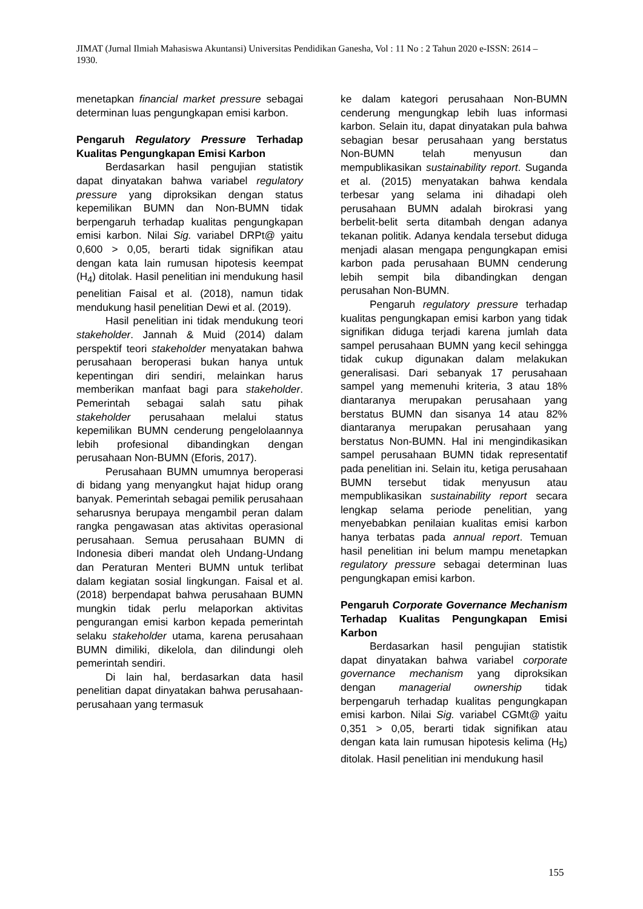JIMAT (Jurnal Ilmiah Mahasiswa Akuntansi) Universitas Pendidikan Ganesha, Vol : 11 No : 2 Tahun 2020 e-ISSN: 2614 – 1930.
menetapkan financial market pressure sebagai determinan luas pengungkapan emisi karbon.
Pengaruh Regulatory Pressure Terhadap Kualitas Pengungkapan Emisi Karbon
Berdasarkan hasil pengujian statistik dapat dinyatakan bahwa variabel regulatory pressure yang diproksikan dengan status kepemilikan BUMN dan Non-BUMN tidak berpengaruh terhadap kualitas pengungkapan emisi karbon. Nilai Sig. variabel DRPt@ yaitu 0,600 > 0,05, berarti tidak signifikan atau dengan kata lain rumusan hipotesis keempat (H<sub>4</sub>) ditolak. Hasil penelitian ini mendukung hasil penelitian Faisal et al. (2018), namun tidak mendukung hasil penelitian Dewi et al. (2019).
Hasil penelitian ini tidak mendukung teori stakeholder. Jannah & Muid (2014) dalam perspektif teori stakeholder menyatakan bahwa perusahaan beroperasi bukan hanya untuk kepentingan diri sendiri, melainkan harus memberikan manfaat bagi para stakeholder. Pemerintah sebagai salah satu pihak stakeholder perusahaan melalui status kepemilikan BUMN cenderung pengelolaannya lebih profesional dibandingkan dengan perusahaan Non-BUMN (Eforis, 2017).
Perusahaan BUMN umumnya beroperasi di bidang yang menyangkut hajat hidup orang banyak. Pemerintah sebagai pemilik perusahaan seharusnya berupaya mengambil peran dalam rangka pengawasan atas aktivitas operasional perusahaan. Semua perusahaan BUMN di Indonesia diberi mandat oleh Undang-Undang dan Peraturan Menteri BUMN untuk terlibat dalam kegiatan sosial lingkungan. Faisal et al. (2018) berpendapat bahwa perusahaan BUMN mungkin tidak perlu melaporkan aktivitas pengurangan emisi karbon kepada pemerintah selaku stakeholder utama, karena perusahaan BUMN dimiliki, dikelola, dan dilindungi oleh pemerintah sendiri.
Di lain hal, berdasarkan data hasil penelitian dapat dinyatakan bahwa perusahaan-perusahaan yang termasuk
ke dalam kategori perusahaan Non-BUMN cenderung mengungkap lebih luas informasi karbon. Selain itu, dapat dinyatakan pula bahwa sebagian besar perusahaan yang berstatus Non-BUMN telah menyusun dan mempublikasikan sustainability report. Suganda et al. (2015) menyatakan bahwa kendala terbesar yang selama ini dihadapi oleh perusahaan BUMN adalah birokrasi yang berbelit-belit serta ditambah dengan adanya tekanan politik. Adanya kendala tersebut diduga menjadi alasan mengapa pengungkapan emisi karbon pada perusahaan BUMN cenderung lebih sempit bila dibandingkan dengan perusahan Non-BUMN.
Pengaruh regulatory pressure terhadap kualitas pengungkapan emisi karbon yang tidak signifikan diduga terjadi karena jumlah data sampel perusahaan BUMN yang kecil sehingga tidak cukup digunakan dalam melakukan generalisasi. Dari sebanyak 17 perusahaan sampel yang memenuhi kriteria, 3 atau 18% diantaranya merupakan perusahaan yang berstatus BUMN dan sisanya 14 atau 82% diantaranya merupakan perusahaan yang berstatus Non-BUMN. Hal ini mengindikasikan sampel perusahaan BUMN tidak representatif pada penelitian ini. Selain itu, ketiga perusahaan BUMN tersebut tidak menyusun atau mempublikasikan sustainability report secara lengkap selama periode penelitian, yang menyebabkan penilaian kualitas emisi karbon hanya terbatas pada annual report. Temuan hasil penelitian ini belum mampu menetapkan regulatory pressure sebagai determinan luas pengungkapan emisi karbon.
Pengaruh Corporate Governance Mechanism Terhadap Kualitas Pengungkapan Emisi Karbon
Berdasarkan hasil pengujian statistik dapat dinyatakan bahwa variabel corporate governance mechanism yang diproksikan dengan managerial ownership tidak berpengaruh terhadap kualitas pengungkapan emisi karbon. Nilai Sig. variabel CGMt@ yaitu 0,351 > 0,05, berarti tidak signifikan atau dengan kata lain rumusan hipotesis kelima (H<sub>5</sub>) ditolak. Hasil penelitian ini mendukung hasil
155